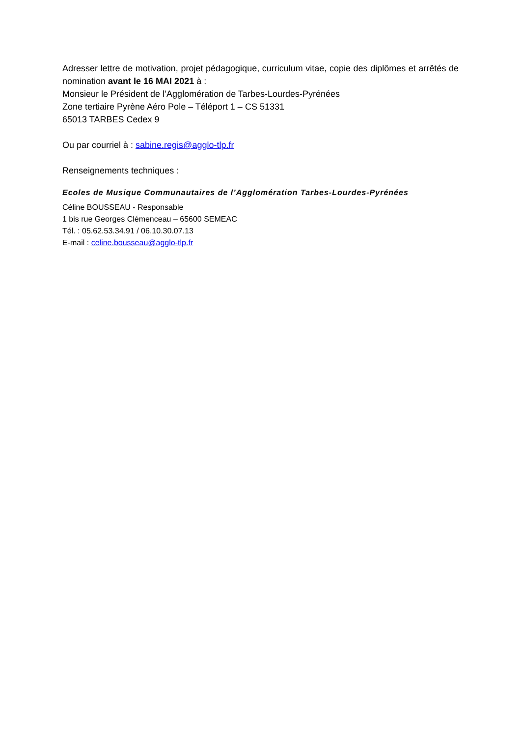Adresser lettre de motivation, projet pédagogique, curriculum vitae, copie des diplômes et arrêtés de nomination avant le 16 MAI 2021 à :
Monsieur le Président de l’Agglomération de Tarbes-Lourdes-Pyrénées
Zone tertiaire Pyrène Aéro Pole – Téléport 1 – CS 51331
65013 TARBES Cedex 9
Ou par courriel à : sabine.regis@agglo-tlp.fr
Renseignements techniques :
Ecoles de Musique Communautaires de l’Agglomération Tarbes-Lourdes-Pyrénées
Céline BOUSSEAU - Responsable
1 bis rue Georges Clémenceau – 65600 SEMEAC
Tél. : 05.62.53.34.91 / 06.10.30.07.13
E-mail : celine.bousseau@agglo-tlp.fr